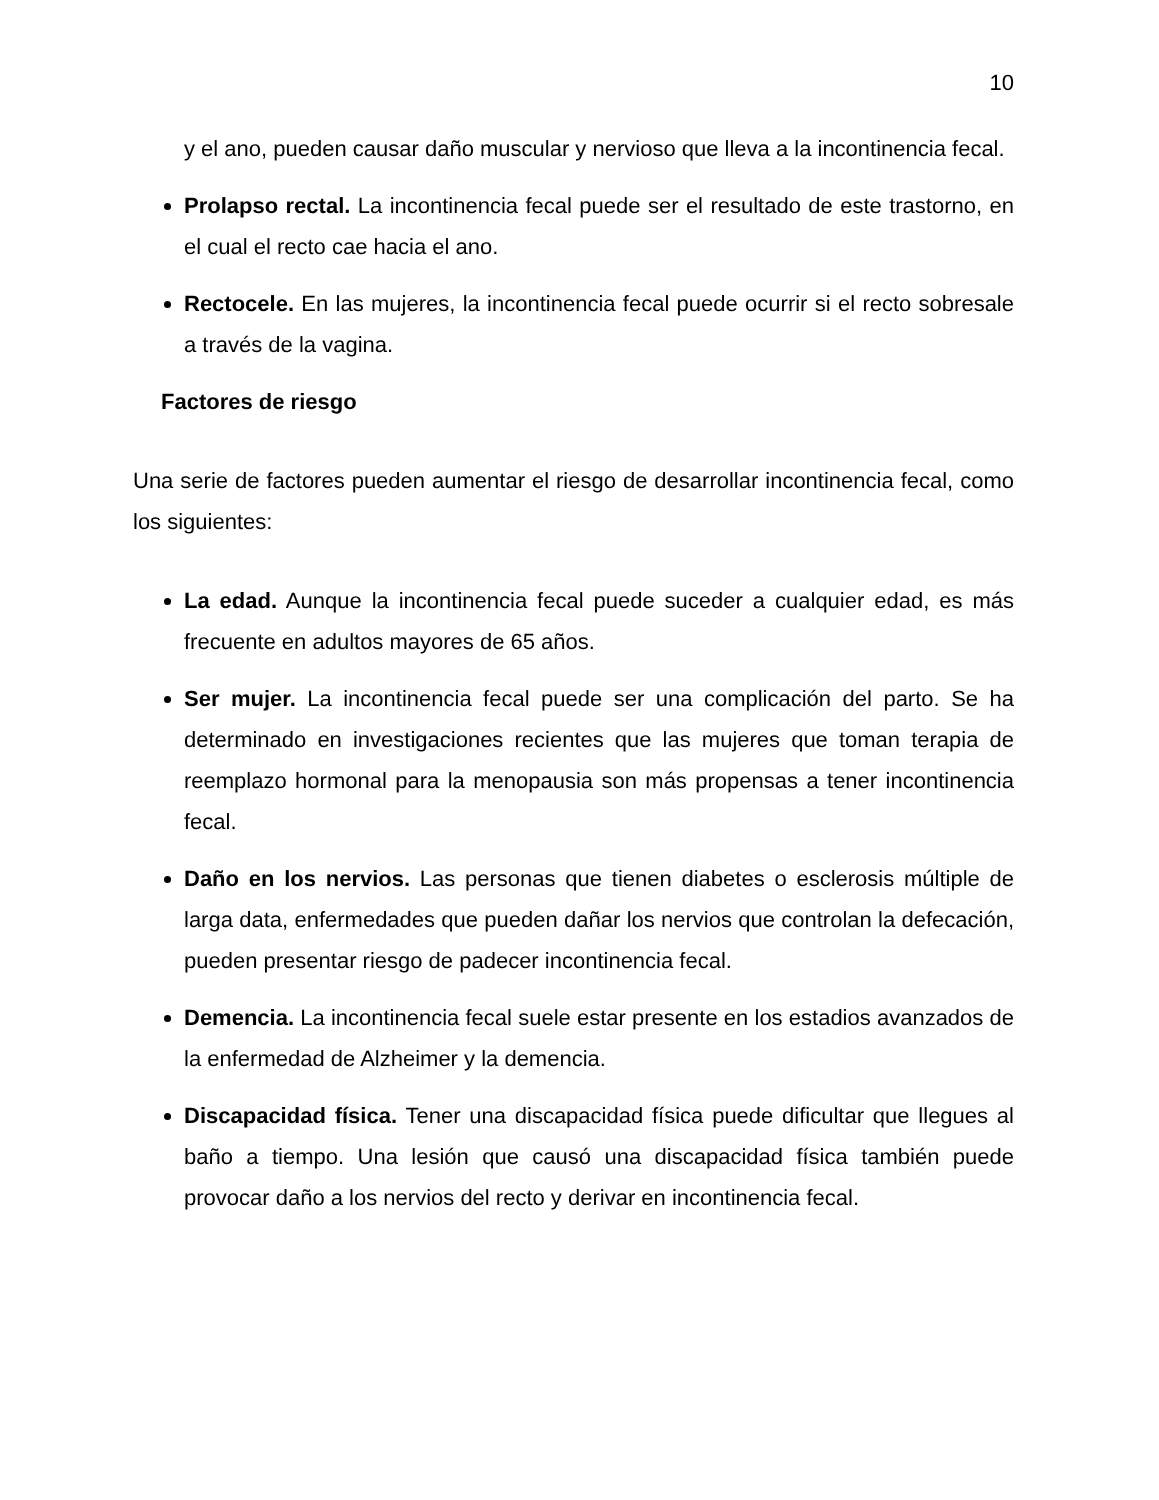10
y el ano, pueden causar daño muscular y nervioso que lleva a la incontinencia fecal.
Prolapso rectal. La incontinencia fecal puede ser el resultado de este trastorno, en el cual el recto cae hacia el ano.
Rectocele. En las mujeres, la incontinencia fecal puede ocurrir si el recto sobresale a través de la vagina.
Factores de riesgo
Una serie de factores pueden aumentar el riesgo de desarrollar incontinencia fecal, como los siguientes:
La edad. Aunque la incontinencia fecal puede suceder a cualquier edad, es más frecuente en adultos mayores de 65 años.
Ser mujer. La incontinencia fecal puede ser una complicación del parto. Se ha determinado en investigaciones recientes que las mujeres que toman terapia de reemplazo hormonal para la menopausia son más propensas a tener incontinencia fecal.
Daño en los nervios. Las personas que tienen diabetes o esclerosis múltiple de larga data, enfermedades que pueden dañar los nervios que controlan la defecación, pueden presentar riesgo de padecer incontinencia fecal.
Demencia. La incontinencia fecal suele estar presente en los estadios avanzados de la enfermedad de Alzheimer y la demencia.
Discapacidad física. Tener una discapacidad física puede dificultar que llegues al baño a tiempo. Una lesión que causó una discapacidad física también puede provocar daño a los nervios del recto y derivar en incontinencia fecal.